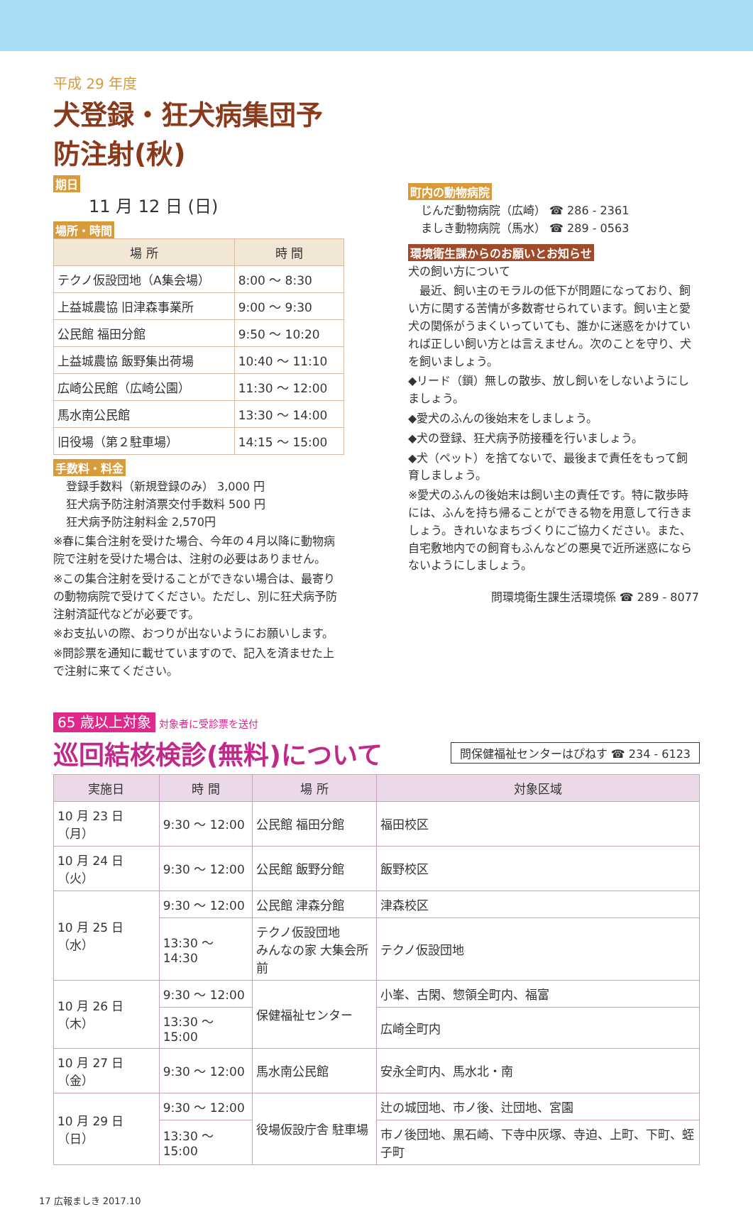平成 29 年度
犬登録・狂犬病集団予防注射(秋)
期日
11 月 12 日 (日)
場所・時間
| 場 所 | 時 間 |
| --- | --- |
| テクノ仮設団地（A集会場） | 8:00 ～ 8:30 |
| 上益城農協 旧津森事業所 | 9:00 ～ 9:30 |
| 公民館 福田分館 | 9:50 ～ 10:20 |
| 上益城農協 飯野集出荷場 | 10:40 ～ 11:10 |
| 広崎公民館（広崎公園） | 11:30 ～ 12:00 |
| 馬水南公民館 | 13:30 ～ 14:00 |
| 旧役場（第２駐車場） | 14:15 ～ 15:00 |
手数料・料金
登録手数料（新規登録のみ） 3,000 円
狂犬病予防注射済票交付手数料 500 円
狂犬病予防注射料金 2,570円
※春に集合注射を受けた場合、今年の４月以降に動物病院で注射を受けた場合は、注射の必要はありません。
※この集合注射を受けることができない場合は、最寄りの動物病院で受けてください。ただし、別に狂犬病予防注射済証代などが必要です。
※お支払いの際、おつりが出ないようにお願いします。
※問診票を通知に載せていますので、記入を済ませた上で注射に来てください。
町内の動物病院
じんだ動物病院（広崎） ☎ 286 - 2361
ましき動物病院（馬水） ☎ 289 - 0563
環境衛生課からのお願いとお知らせ
犬の飼い方について
　最近、飼い主のモラルの低下が問題になっており、飼い方に関する苦情が多数寄せられています。飼い主と愛犬の関係がうまくいっていても、誰かに迷惑をかけていれば正しい飼い方とは言えません。次のことを守り、犬を飼いましょう。
◆リード（鎖）無しの散歩、放し飼いをしないようにしましょう。
◆愛犬のふんの後始末をしましょう。
◆犬の登録、狂犬病予防接種を行いましょう。
◆犬（ペット）を捨てないで、最後まで責任をもって飼育しましょう。
※愛犬のふんの後始末は飼い主の責任です。特に散歩時には、ふんを持ち帰ることができる物を用意して行きましょう。きれいなまちづくりにご協力ください。また、自宅敷地内での飼育もふんなどの悪臭で近所迷惑にならないようにしましょう。
問環境衛生課生活環境係 ☎ 289 - 8077
65 歳以上対象 対象者に受診票を送付
巡回結核検診(無料)について
問保健福祉センターはぴねす ☎ 234 - 6123
| 実施日 | 時 間 | 場 所 | 対象区域 |
| --- | --- | --- | --- |
| 10 月 23 日（月） | 9:30 ～ 12:00 | 公民館 福田分館 | 福田校区 |
| 10 月 24 日（火） | 9:30 ～ 12:00 | 公民館 飯野分館 | 飯野校区 |
| 10 月 25 日（水） | 9:30 ～ 12:00 | 公民館 津森分館 | 津森校区 |
| | 13:30 ～ 14:30 | テクノ仮設団地 みんなの家 大集会所前 | テクノ仮設団地 |
| 10 月 26 日（木） | 9:30 ～ 12:00 | 保健福祉センター | 小峯、古閑、惣領全町内、福富 |
| | 13:30 ～ 15:00 | | 広崎全町内 |
| 10 月 27 日（金） | 9:30 ～ 12:00 | 馬水南公民館 | 安永全町内、馬水北・南 |
| 10 月 29 日（日） | 9:30 ～ 12:00 | 役場仮設庁舎 駐車場 | 辻の城団地、市ノ後、辻団地、宮園 |
| | 13:30 ～ 15:00 | | 市ノ後団地、黒石崎、下寺中灰塚、寺迫、上町、下町、蛭子町 |
17 広報ましき 2017.10